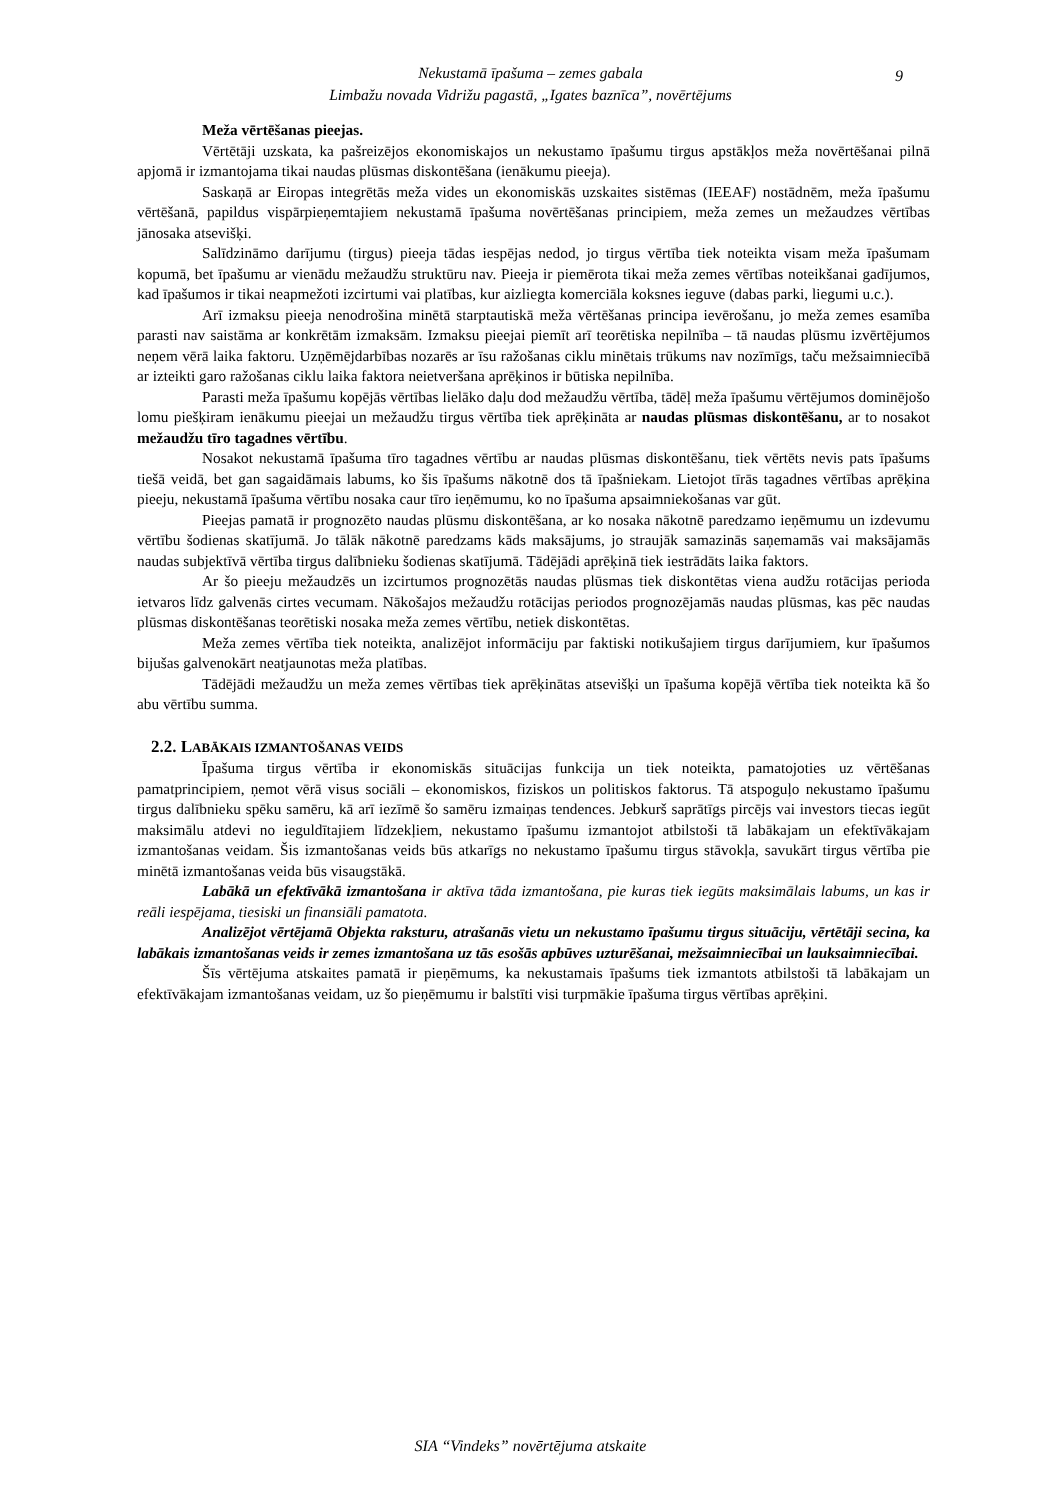Nekustamā īpašuma – zemes gabala
Limbažu novada Vidrižu pagastā, „Igates baznīca”, novērtējums
9
Meža vērtēšanas pieejas.
Vērtētāji uzskata, ka pašreizējos ekonomiskajos un nekustamo īpašumu tirgus apstākļos meža novērtēšanai pilnā apjomā ir izmantojama tikai naudas plūsmas diskontēšana (ienākumu pieeja).
Saskaņā ar Eiropas integrētās meža vides un ekonomiskās uzskaites sistēmas (IEEAF) nostādnēm, meža īpašumu vērtēšanā, papildus vispārpieņemtajiem nekustamā īpašuma novērtēšanas principiem, meža zemes un mežaudzes vērtības jānosaka atsevišķi.
Salīdzināmo darījumu (tirgus) pieeja tādas iespējas nedod, jo tirgus vērtība tiek noteikta visam meža īpašumam kopumā, bet īpašumu ar vienādu mežaudžu struktūru nav. Pieeja ir piemērota tikai meža zemes vērtības noteikšanai gadījumos, kad īpašumos ir tikai neapmežoti izcirtumi vai platības, kur aizliegta komerciāla koksnes ieguve (dabas parki, liegumi u.c.).
Arī izmaksu pieeja nenodrošina minētā starptautiskā meža vērtēšanas principa ievērošanu, jo meža zemes esamība parasti nav saistāma ar konkrētām izmaksām. Izmaksu pieejai piemīt arī teorētiska nepilnība – tā naudas plūsmu izvērtējumos neņem vērā laika faktoru. Uzņēmējdarbības nozarēs ar īsu ražošanas ciklu minētais trūkums nav nozīmīgs, taču mežsaimniecībā ar izteikti garo ražošanas ciklu laika faktora neietveršana aprēķinos ir būtiska nepilnība.
Parasti meža īpašumu kopējās vērtības lielāko daļu dod mežaudžu vērtība, tādēļ meža īpašumu vērtējumos dominējošo lomu piešķiram ienākumu pieejai un mežaudžu tirgus vērtība tiek aprēķināta ar naudas plūsmas diskontēšanu, ar to nosakot mežaudžu tīro tagadnes vērtību.
Nosakot nekustamā īpašuma tīro tagadnes vērtību ar naudas plūsmas diskontēšanu, tiek vērtēts nevis pats īpašums tiešā veidā, bet gan sagaidāmais labums, ko šis īpašums nākotnē dos tā īpašniekam. Lietojot tīrās tagadnes vērtības aprēķina pieeju, nekustamā īpašuma vērtību nosaka caur tīro ieņēmumu, ko no īpašuma apsaimniekošanas var gūt.
Pieejas pamatā ir prognozēto naudas plūsmu diskontēšana, ar ko nosaka nākotnē paredzamo ieņēmumu un izdevumu vērtību šodienas skatījumā. Jo tālāk nākotnē paredzams kāds maksājums, jo straujāk samazinās saņemamās vai maksājamās naudas subjektīvā vērtība tirgus dalībnieku šodienas skatījumā. Tādējādi aprēķinā tiek iestrādāts laika faktors.
Ar šo pieeju mežaudzēs un izcirtumos prognozētās naudas plūsmas tiek diskontētas viena audžu rotācijas perioda ietvaros līdz galvenās cirtes vecumam. Nākošajos mežaudžu rotācijas periodos prognozējamās naudas plūsmas, kas pēc naudas plūsmas diskontēšanas teorētiski nosaka meža zemes vērtību, netiek diskontētas.
Meža zemes vērtība tiek noteikta, analizējot informāciju par faktiski notikušajiem tirgus darījumiem, kur īpašumos bijušas galvenokārt neatjaunotas meža platības.
Tādējādi mežaudžu un meža zemes vērtības tiek aprēķinātas atsevišķi un īpašuma kopējā vērtība tiek noteikta kā šo abu vērtību summa.
2.2. LABĀKAIS IZMANTOŠANAS VEIDS
Īpašuma tirgus vērtība ir ekonomiskās situācijas funkcija un tiek noteikta, pamatojoties uz vērtēšanas pamatprincipiem, ņemot vērā visus sociāli – ekonomiskos, fiziskos un politiskos faktorus. Tā atspoguļo nekustamo īpašumu tirgus dalībnieku spēku samēru, kā arī iezīmē šo samēru izmaiņas tendences. Jebkurš saprātīgs pircējs vai investors tiecas iegūt maksimālu atdevi no ieguldītajiem līdzekļiem, nekustamo īpašumu izmantojot atbilstoši tā labākajam un efektīvākajam izmantošanas veidam. Šis izmantošanas veids būs atkarīgs no nekustamo īpašumu tirgus stāvokļa, savukārt tirgus vērtība pie minētā izmantošanas veida būs visaugstākā.
Labākā un efektīvākā izmantošana ir aktīva tāda izmantošana, pie kuras tiek iegūts maksimālais labums, un kas ir reāli iespējama, tiesiski un finansiāli pamatota.
Analizējot vērtējamā Objekta raksturu, atrašanās vietu un nekustamo īpašumu tirgus situāciju, vērtētāji secina, ka labākais izmantošanas veids ir zemes izmantošana uz tās esošās apbūves uzturēšanai, mežsaimniecībai un lauksaimniecībai.
Šīs vērtējuma atskaites pamatā ir pieņēmums, ka nekustamais īpašums tiek izmantots atbilstoši tā labākajam un efektīvākajam izmantošanas veidam, uz šo pieņēmumu ir balstīti visi turpmākie īpašuma tirgus vērtības aprēķini.
SIA “Vindeks” novērtējuma atskaite